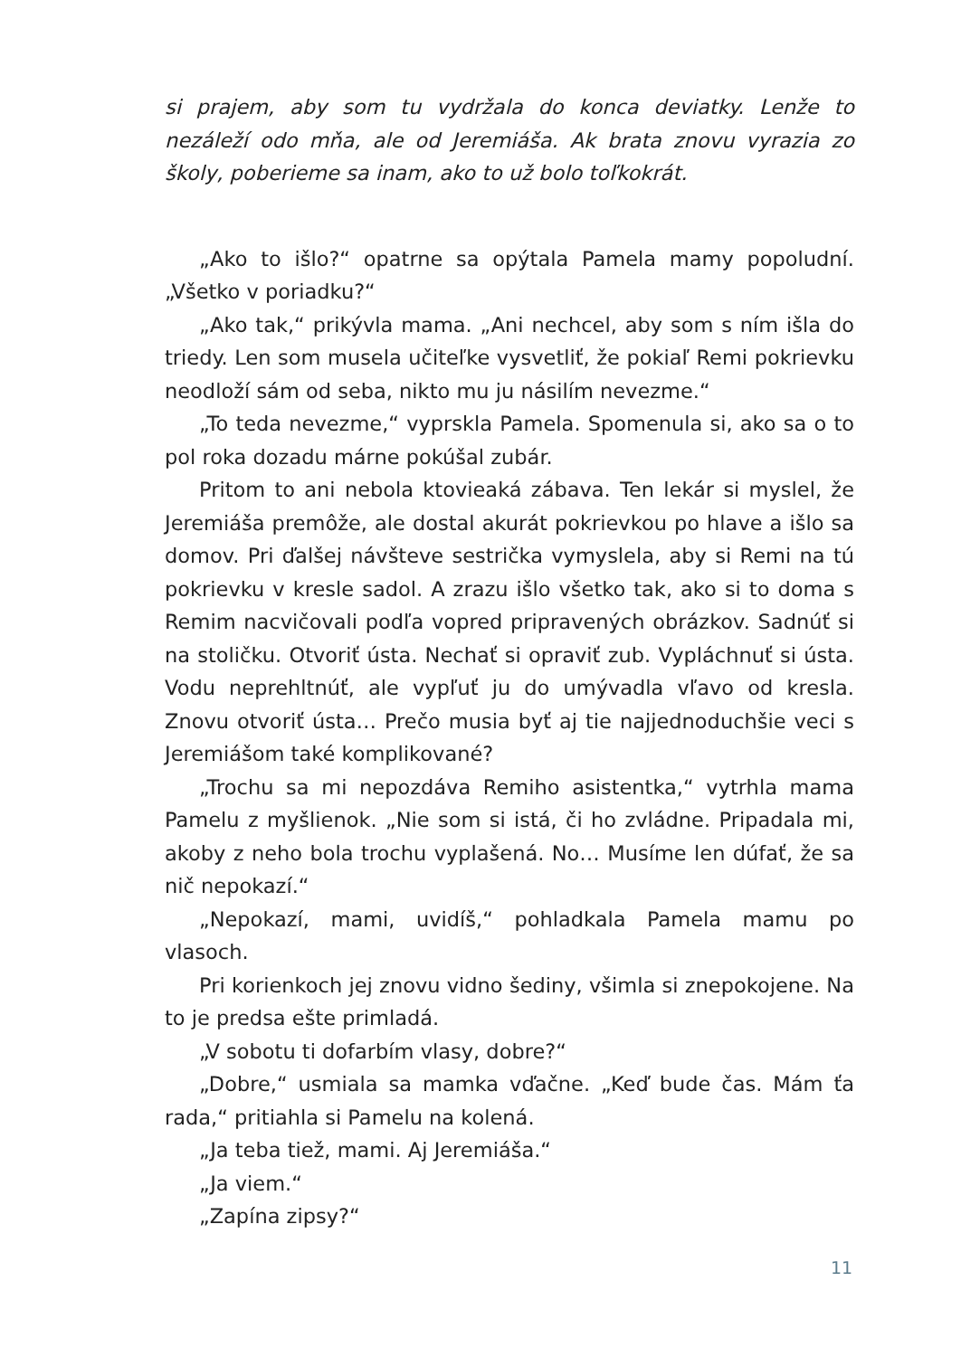si prajem, aby som tu vydržala do konca deviatky. Lenže to nezáleží odo mňa, ale od Jeremiáša. Ak brata znovu vyrazia zo školy, poberieme sa inam, ako to už bolo toľkokrát.
„Ako to išlo?“ opatrne sa opýtala Pamela mamy popoludní. „Všetko v poriadku?“
„Ako tak,“ prikývla mama. „Ani nechcel, aby som s ním išla do triedy. Len som musela učiteľke vysvetliť, že pokiaľ Remi pokrievku neodloží sám od seba, nikto mu ju násilím nevezme.“
„To teda nevezme,“ vyprskla Pamela. Spomenula si, ako sa o to pol roka dozadu márne pokúšal zubár.
Pritom to ani nebola ktovieaká zábava. Ten lekár si myslel, že Jeremiáša premôže, ale dostal akurát pokrievkou po hlave a išlo sa domov. Pri ďalšej návšteve sestrička vymyslela, aby si Remi na tú pokrievku v kresle sadol. A zrazu išlo všetko tak, ako si to doma s Remim nacvičovali podľa vopred pripravených obrázkov. Sadnúť si na stoličku. Otvoriť ústa. Nechať si opraviť zub. Vypláchnuť si ústa. Vodu neprehltnúť, ale vypľuť ju do umývadla vľavo od kresla. Znovu otvoriť ústa… Prečo musia byť aj tie najjednoduchšie veci s Jeremiášom také komplikované?
„Trochu sa mi nepozdáva Remiho asistentka,“ vytrhla mama Pamelu z myšlienok. „Nie som si istá, či ho zvládne. Pripadala mi, akoby z neho bola trochu vyplašená. No… Musíme len dúfať, že sa nič nepokazí.“
„Nepokazí, mami, uvidíš,“ pohladkala Pamela mamu po vlasoch.
Pri korienkoch jej znovu vidno šediny, všimla si znepokojene. Na to je predsa ešte primladá.
„V sobotu ti dofarbím vlasy, dobre?“
„Dobre,“ usmiala sa mamka vďačne. „Keď bude čas. Mám ťa rada,“ pritiahla si Pamelu na kolená.
„Ja teba tiež, mami. Aj Jeremiáša.“
„Ja viem.“
„Zapína zipsy?“
11